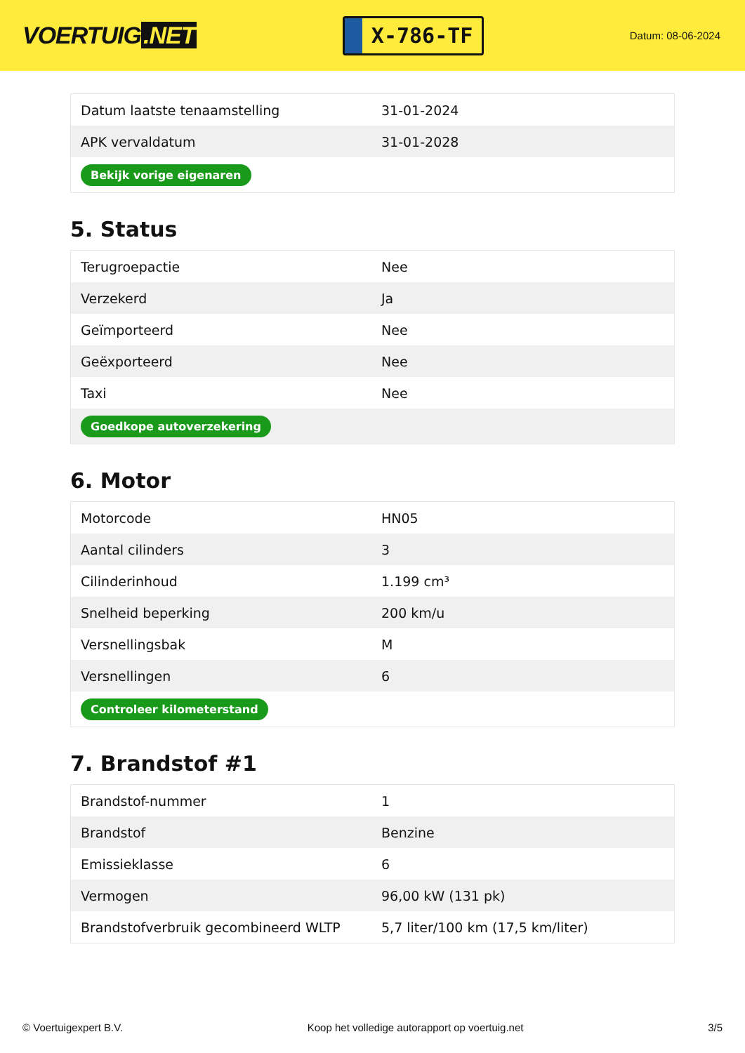VOERTUIG.NET
X-786-TF
Datum: 08-06-2024
| Datum laatste tenaamstelling | 31-01-2024 |
| APK vervaldatum | 31-01-2028 |
| Bekijk vorige eigenaren | |
5. Status
| Terugroepactie | Nee |
| Verzekerd | Ja |
| Geïmporteerd | Nee |
| Geëxporteerd | Nee |
| Taxi | Nee |
| Goedkope autoverzekering | |
6. Motor
| Motorcode | HN05 |
| Aantal cilinders | 3 |
| Cilinderinhoud | 1.199 cm³ |
| Snelheid beperking | 200 km/u |
| Versnellingsbak | M |
| Versnellingen | 6 |
| Controleer kilometerstand | |
7. Brandstof #1
| Brandstof-nummer | 1 |
| Brandstof | Benzine |
| Emissieklasse | 6 |
| Vermogen | 96,00 kW (131 pk) |
| Brandstofverbruik gecombineerd WLTP | 5,7 liter/100 km (17,5 km/liter) |
© Voertuigexpert B.V. Koop het volledige autorapport op voertuig.net 3/5